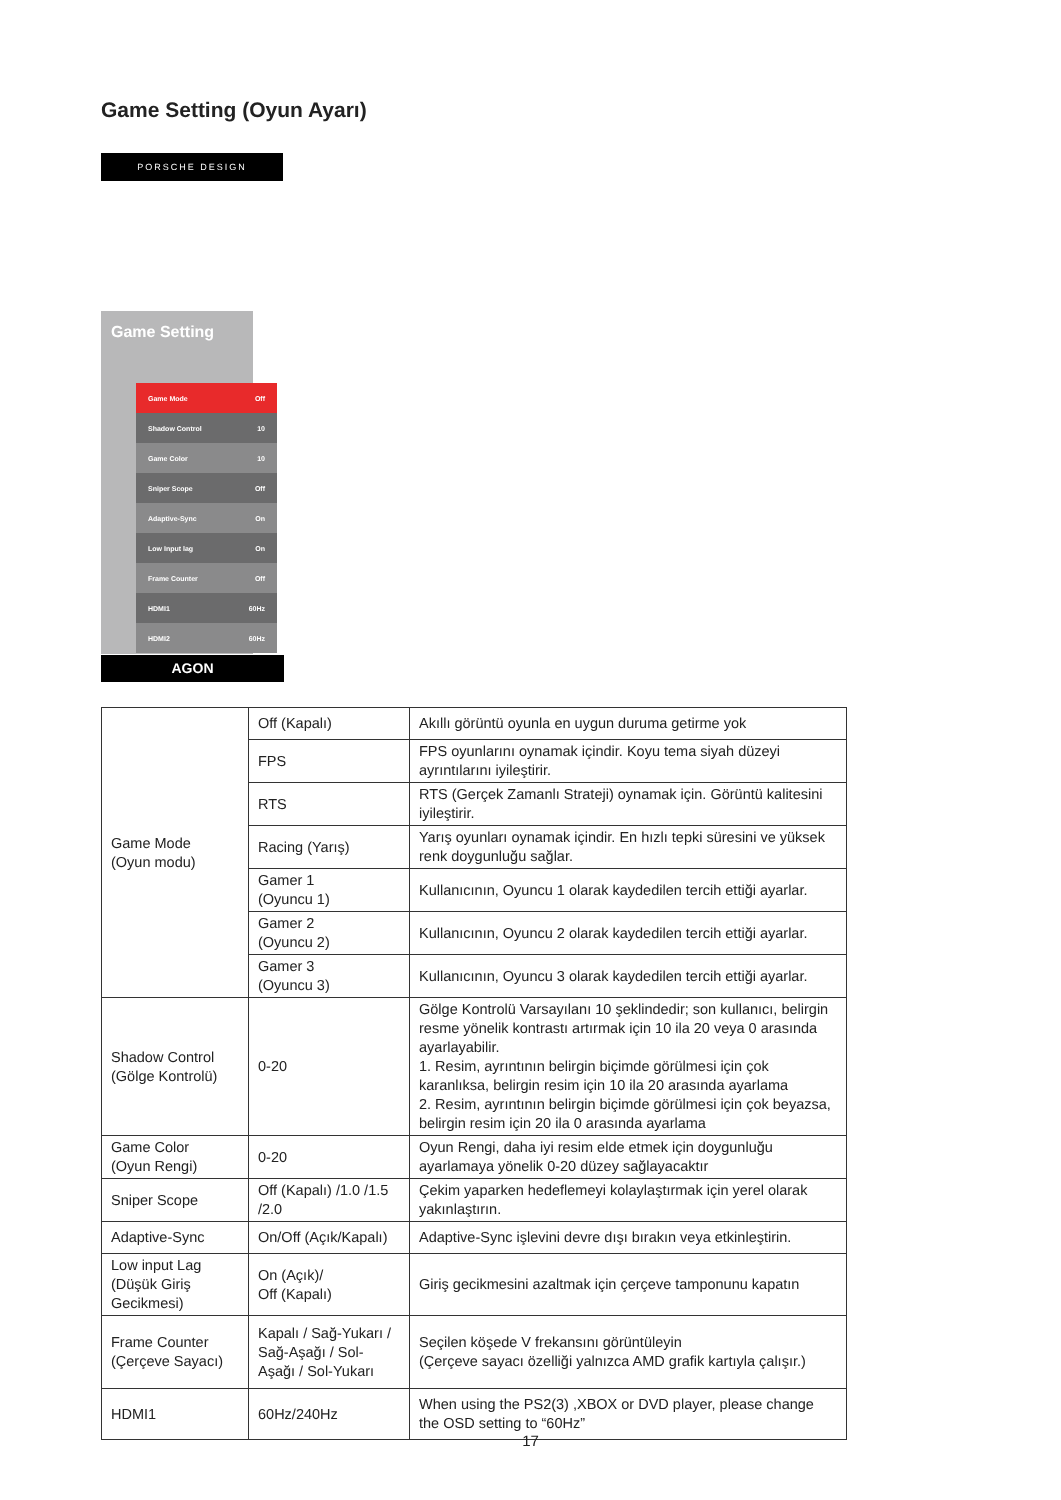Game Setting (Oyun Ayarı)
PORSCHE DESIGN
Game Setting
Game Mode Off
Shadow Control 10
Game Color 10
Sniper Scope Off
Adaptive-Sync On
Low Input lag On
Frame Counter Off
HDMI1 60Hz
HDMI2 60Hz
AGON
| Game Mode (Oyun modu) | Off (Kapalı) | Akıllı görüntü oyunla en uygun duruma getirme yok |
| | FPS | FPS oyunlarını oynamak içindir. Koyu tema siyah düzeyi ayrıntılarını iyileştirir. |
| | RTS | RTS (Gerçek Zamanlı Strateji) oynamak için. Görüntü kalitesini iyileştirir. |
| | Racing (Yarış) | Yarış oyunları oynamak içindir. En hızlı tepki süresini ve yüksek renk doygunluğu sağlar. |
| | Gamer 1 (Oyuncu 1) | Kullanıcının, Oyuncu 1 olarak kaydedilen tercih ettiği ayarlar. |
| | Gamer 2 (Oyuncu 2) | Kullanıcının, Oyuncu 2 olarak kaydedilen tercih ettiği ayarlar. |
| | Gamer 3 (Oyuncu 3) | Kullanıcının, Oyuncu 3 olarak kaydedilen tercih ettiği ayarlar. |
| Shadow Control (Gölge Kontrolü) | 0-20 | Gölge Kontrolü Varsayılanı 10 şeklindedir; son kullanıcı, belirgin resme yönelik kontrastı artırmak için 10 ila 20 veya 0 arasında ayarlayabilir. 1. Resim, ayrıntının belirgin biçimde görülmesi için çok karanlıksa, belirgin resim için 10 ila 20 arasında ayarlama 2. Resim, ayrıntının belirgin biçimde görülmesi için çok beyazsa, belirgin resim için 20 ila 0 arasında ayarlama |
| Game Color (Oyun Rengi) | 0-20 | Oyun Rengi, daha iyi resim elde etmek için doygunluğu ayarlamaya yönelik 0-20 düzey sağlayacaktır |
| Sniper Scope | Off (Kapalı) /1.0 /1.5 /2.0 | Çekim yaparken hedeflemeyi kolaylaştırmak için yerel olarak yakınlaştırın. |
| Adaptive-Sync | On/Off (Açık/Kapalı) | Adaptive-Sync işlevini devre dışı bırakın veya etkinleştirin. |
| Low input Lag (Düşük Giriş Gecikmesi) | On (Açık)/ Off (Kapalı) | Giriş gecikmesini azaltmak için çerçeve tamponunu kapatın |
| Frame Counter (Çerçeve Sayacı) | Kapalı / Sağ-Yukarı / Sağ-Aşağı / Sol-Aşağı / Sol-Yukarı | Seçilen köşede V frekansını görüntüleyin (Çerçeve sayacı özelliği yalnızca AMD grafik kartıyla çalışır.) |
| HDMI1 | 60Hz/240Hz | When using the PS2(3) ,XBOX or DVD player, please change the OSD setting to “60Hz” |
17